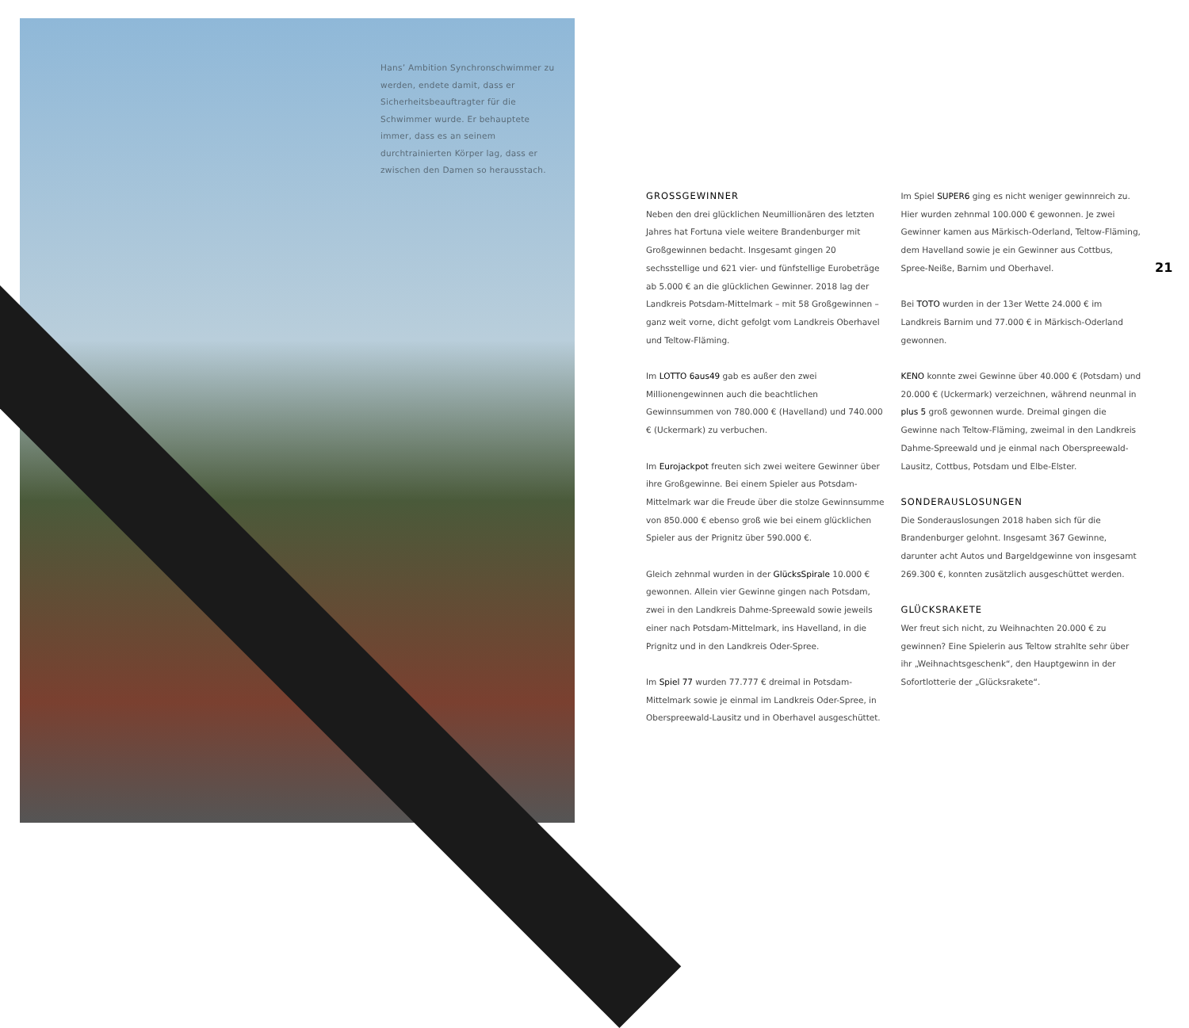Hans’ Ambition Synchronschwimmer zu werden, endete damit, dass er Sicherheitsbeauftragter für die Schwimmer wurde. Er behauptete immer, dass es an seinem durchtrainierten Körper lag, dass er zwischen den Damen so herausstach.
GROSSGEWINNER
Neben den drei glücklichen Neumillionären des letzten Jahres hat Fortuna viele weitere Brandenburger mit Großgewinnen bedacht. Insgesamt gingen 20 sechsstellige und 621 vier- und fünfstellige Eurobeträge ab 5.000 € an die glücklichen Gewinner. 2018 lag der Landkreis Potsdam-Mittelmark – mit 58 Großgewinnen – ganz weit vorne, dicht gefolgt vom Landkreis Oberhavel und Teltow-Fläming.
Im LOTTO 6aus49 gab es außer den zwei Millionengewinnen auch die beachtlichen Gewinnsummen von 780.000 € (Havelland) und 740.000 € (Uckermark) zu verbuchen.
Im Eurojackpot freuten sich zwei weitere Gewinner über ihre Großgewinne. Bei einem Spieler aus Potsdam-Mittelmark war die Freude über die stolze Gewinnsumme von 850.000 € ebenso groß wie bei einem glücklichen Spieler aus der Prignitz über 590.000 €.
Gleich zehnmal wurden in der GlücksSpirale 10.000 € gewonnen. Allein vier Gewinne gingen nach Potsdam, zwei in den Landkreis Dahme-Spreewald sowie jeweils einer nach Potsdam-Mittelmark, ins Havelland, in die Prignitz und in den Landkreis Oder-Spree.
Im Spiel 77 wurden 77.777 € dreimal in Potsdam-Mittelmark sowie je einmal im Landkreis Oder-Spree, in Oberspreewald-Lausitz und in Oberhavel ausgeschüttet.
Im Spiel SUPER6 ging es nicht weniger gewinnreich zu. Hier wurden zehnmal 100.000 € gewonnen. Je zwei Gewinner kamen aus Märkisch-Oderland, Teltow-Fläming, dem Havelland sowie je ein Gewinner aus Cottbus, Spree-Neiße, Barnim und Oberhavel.
Bei TOTO wurden in der 13er Wette 24.000 € im Landkreis Barnim und 77.000 € in Märkisch-Oderland gewonnen.
KENO konnte zwei Gewinne über 40.000 € (Potsdam) und 20.000 € (Uckermark) verzeichnen, während neunmal in plus 5 groß gewonnen wurde. Dreimal gingen die Gewinne nach Teltow-Fläming, zweimal in den Landkreis Dahme-Spreewald und je einmal nach Oberspreewald-Lausitz, Cottbus, Potsdam und Elbe-Elster.
SONDERAUSLOSUNGEN
Die Sonderauslosungen 2018 haben sich für die Brandenburger gelohnt. Insgesamt 367 Gewinne, darunter acht Autos und Bargeldgewinne von insgesamt 269.300 €, konnten zusätzlich ausgeschüttet werden.
GLÜCKSRAKETE
Wer freut sich nicht, zu Weihnachten 20.000 € zu gewinnen? Eine Spielerin aus Teltow strahlte sehr über ihr „Weihnachtsgeschenk“, den Hauptgewinn in der Sofortlotterie der „Glücksrakete“.
21